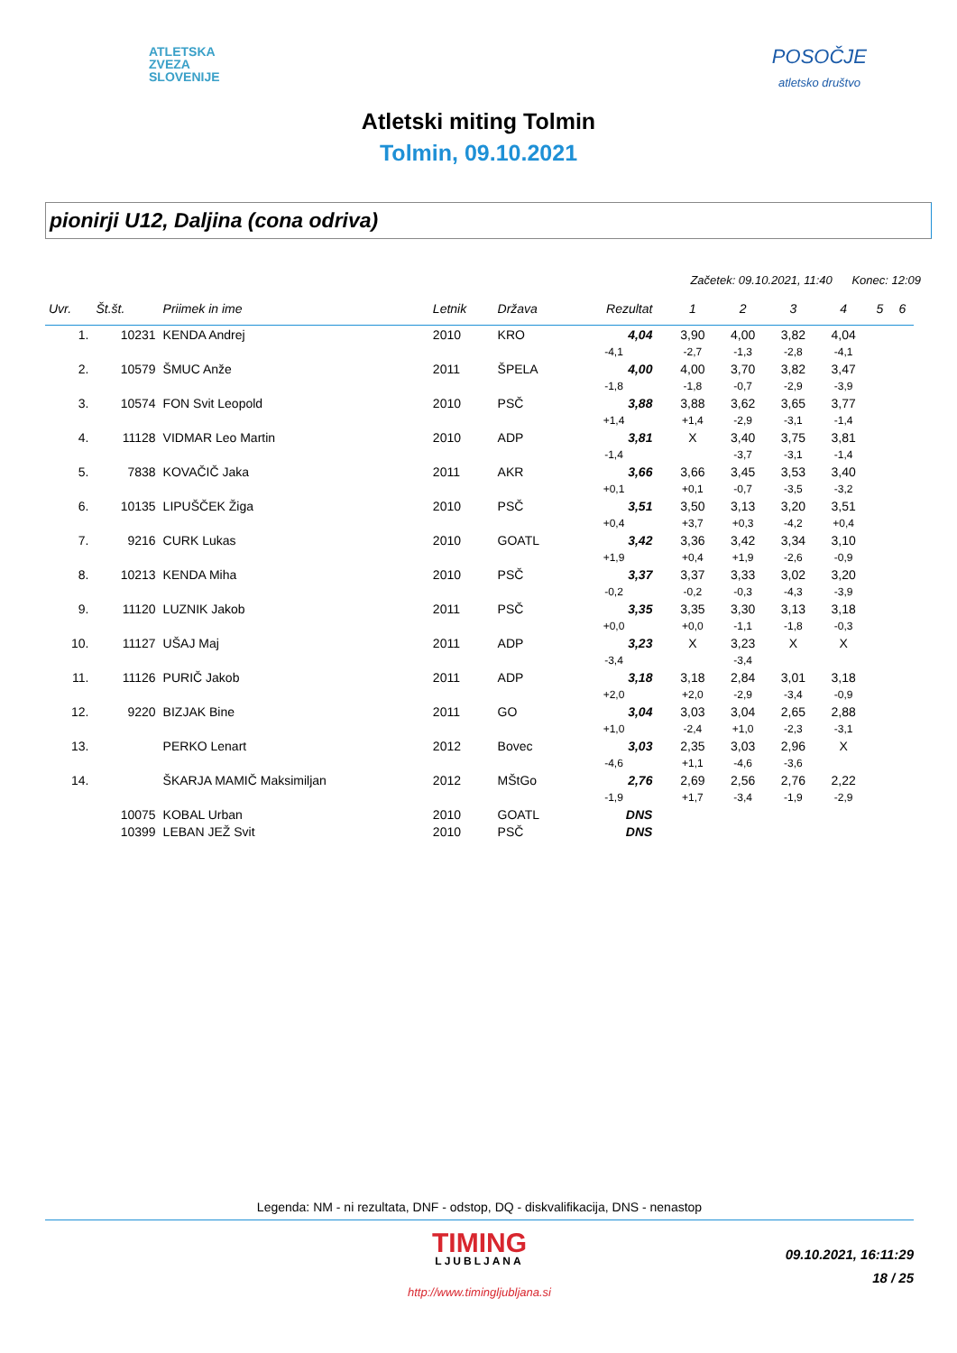ATLETSKA
ZVEZA
SLOVENIJE
POSOČJE
atletsko društvo
Atletski miting Tolmin
Tolmin, 09.10.2021
pionirji U12, Daljina (cona odriva)
Začetek: 09.10.2021, 11:40 Konec: 12:09
| Uvr. | Št.št. | Priimek in ime | Letnik | Država | Rezultat | | 1 | 2 | 3 | 4 | 5 | 6 |
| --- | --- | --- | --- | --- | --- | --- | --- | --- | --- | --- | --- | --- |
| 1. | 10231 | KENDA Andrej | 2010 | KRO | 4,04 | | 3,90 | 4,00 | 3,82 | 4,04 | | |
| | | | | | -4,1 | | -2,7 | -1,3 | -2,8 | -4,1 | | |
| 2. | 10579 | ŠMUC Anže | 2011 | ŠPELA | 4,00 | | 4,00 | 3,70 | 3,82 | 3,47 | | |
| | | | | | -1,8 | | -1,8 | -0,7 | -2,9 | -3,9 | | |
| 3. | 10574 | FON Svit Leopold | 2010 | PSČ | 3,88 | | 3,88 | 3,62 | 3,65 | 3,77 | | |
| | | | | | +1,4 | | +1,4 | -2,9 | -3,1 | -1,4 | | |
| 4. | 11128 | VIDMAR Leo Martin | 2010 | ADP | 3,81 | | X | 3,40 | 3,75 | 3,81 | | |
| | | | | | -1,4 | | | -3,7 | -3,1 | -1,4 | | |
| 5. | 7838 | KOVAČIČ Jaka | 2011 | AKR | 3,66 | | 3,66 | 3,45 | 3,53 | 3,40 | | |
| | | | | | +0,1 | | +0,1 | -0,7 | -3,5 | -3,2 | | |
| 6. | 10135 | LIPUŠČEK Žiga | 2010 | PSČ | 3,51 | | 3,50 | 3,13 | 3,20 | 3,51 | | |
| | | | | | +0,4 | | +3,7 | +0,3 | -4,2 | +0,4 | | |
| 7. | 9216 | CURK Lukas | 2010 | GOATL | 3,42 | | 3,36 | 3,42 | 3,34 | 3,10 | | |
| | | | | | +1,9 | | +0,4 | +1,9 | -2,6 | -0,9 | | |
| 8. | 10213 | KENDA Miha | 2010 | PSČ | 3,37 | | 3,37 | 3,33 | 3,02 | 3,20 | | |
| | | | | | -0,2 | | -0,2 | -0,3 | -4,3 | -3,9 | | |
| 9. | 11120 | LUZNIK Jakob | 2011 | PSČ | 3,35 | | 3,35 | 3,30 | 3,13 | 3,18 | | |
| | | | | | +0,0 | | +0,0 | -1,1 | -1,8 | -0,3 | | |
| 10. | 11127 | UŠAJ Maj | 2011 | ADP | 3,23 | | X | 3,23 | X | X | | |
| | | | | | -3,4 | | | -3,4 | | | | |
| 11. | 11126 | PURIČ Jakob | 2011 | ADP | 3,18 | | 3,18 | 2,84 | 3,01 | 3,18 | | |
| | | | | | +2,0 | | +2,0 | -2,9 | -3,4 | -0,9 | | |
| 12. | 9220 | BIZJAK Bine | 2011 | GO | 3,04 | | 3,03 | 3,04 | 2,65 | 2,88 | | |
| | | | | | +1,0 | | -2,4 | +1,0 | -2,3 | -3,1 | | |
| 13. | | PERKO Lenart | 2012 | Bovec | 3,03 | | 2,35 | 3,03 | 2,96 | X | | |
| | | | | | -4,6 | | +1,1 | -4,6 | -3,6 | | | |
| 14. | | ŠKARJA MAMIČ Maksimiljan | 2012 | MŠtGo | 2,76 | | 2,69 | 2,56 | 2,76 | 2,22 | | |
| | | | | | -1,9 | | +1,7 | -3,4 | -1,9 | -2,9 | | |
| | 10075 | KOBAL Urban | 2010 | GOATL | DNS | | | | | | | |
| | 10399 | LEBAN JEŽ Svit | 2010 | PSČ | DNS | | | | | | | |
Legenda: NM - ni rezultata, DNF - odstop, DQ - diskvalifikacija, DNS - nenastop
TIMING
LJUBLJANA
http://www.timingljubljana.si
09.10.2021, 16:11:29
18 / 25